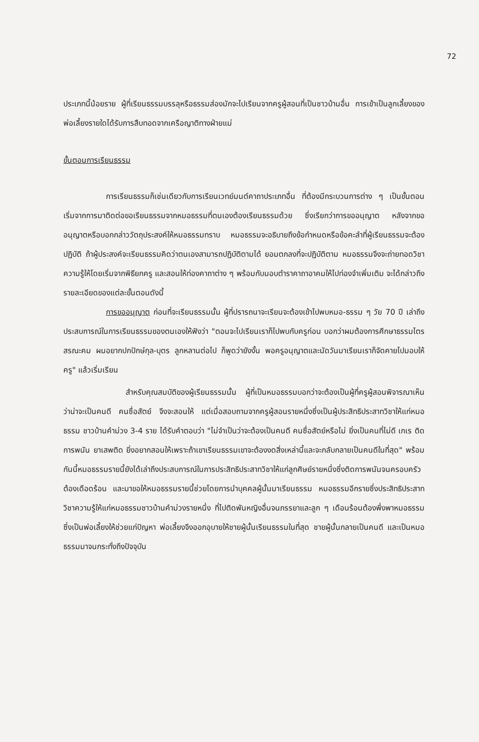72
ประเภทนี้น้อยราย ผู้ที่เรียนธรรมบรรลุหรือธรรมส่องมักจะไปเรียนจากครูผู้สอนที่เป็นชาวบ้านอื่น การเข้าเป็นลูกเลี้ยงของพ่อเลี้ยงรายใดได้รับการสืบทอดจากเครือญาติทางฝ่ายแม่
ขั้นตอนการเรียนธรรม
การเรียนธรรมก็เช่นเดียวกับการเรียนเวทย์มนต์คาถาประเภทอื่น ที่ต้องมีกระบวนการต่าง ๆ เป็นขั้นตอน เริ่มจากการมาติดต่อขอเรียนธรรมจากหมอธรรมที่ตนเองต้องเรียนธรรมด้วย ซึ่งเรียกว่าการขออนุญาต หลังจากขออนุญาตหรือบอกกล่าววัตถุประสงค์ให้หมอธรรมทราบ หมอธรรมจะอธิบายถึงข้อกำหนดหรือข้อคะลำที่ผู้เรียนธรรมจะต้องปฏิบัติ ถ้าผู้ประสงค์จะเรียนธรรมคิดว่าตนเองสามารถปฏิบัติตามได้ ยอมตกลงที่จะปฏิบัติตาม หมอธรรมจึงจะถ่ายทอดวิชาความรู้ให้โดยเริ่มจากพิธียกครู และสอนให้ท่องคาถาต่าง ๆ พร้อมกับมอบตำราคาถาอาคมให้ไปท่องจำเพิ่มเติม จะได้กล่าวถึงรายละเอียดของแต่ละขั้นตอนดังนี้
การขออนุญาต ก่อนที่จะเรียนธรรมนั้น ผู้ที่ปรารถนาจะเรียนจะต้องเข้าไปพบหมอ-ธรรม ๆ วัย 70 ปี เล่าถึงประสบการณ์ในการเรียนธรรมของตนเองให้ฟังว่า "ตอนจะไปเรียนเราก็ไปพบกับครูก่อน บอกว่าผมต้องการศึกษาธรรมไตรสรณะคม ผมอยากปกปักษ์กุล-บุตร ลูกหลานต่อไป ก็พูดว่ายังงั้น พอครูอนุญาตและนัดวันมาเรียนเราก็จัดคายไปมอบให้ครู" แล้วเริ่มเรียน
สำหรับคุณสมบัติของผู้เรียนธรรมนั้น ผู้ที่เป็นหมอธรรมบอกว่าจะต้องเป็นผู้ที่ครูผู้สอนพิจารณาเห็นว่าน่าจะเป็นคนดี คนซื่อสัตย์ จึงจะสอนให้ แต่เมื่อสอบถามจากครูผู้สอนรายหนึ่งซึ่งเป็นผู้ประสิทธิประสาทวิชาให้แก่หมอธรรม ชาวบ้านคำม่วง 3-4 ราย ได้รับคำตอบว่า "ไม่จำเป็นว่าจะต้องเป็นคนดี คนซื่อสัตย์หรือไม่ ยิ่งเป็นคนที่ไม่ดี เกเร ติดการพนัน ยาเสพติด ยิ่งอยากสอนให้เพราะถ้าเขาเรียนธรรมเขาจะต้องงดสิ่งเหล่านี้และจะกลับกลายเป็นคนดีในที่สุด" พร้อมกันนี้หมอธรรมรายนี้ยังได้เล่าถึงประสบการณ์ในการประสิทธิประสาทวิชาให้แก่ลูกศิษย์รายหนึ่งซึ่งติดการพนันจนครอบครัวต้องเดือดร้อน และมาขอให้หมอธรรมรายนี้ช่วยโดยการนำบุคคลผู้นั้นมาเรียนธรรม หมอธรรมอีกรายซึ่งประสิทธิประสาทวิชาความรู้ให้แก่หมอธรรมชาวบ้านคำม่วงรายหนึ่ง ที่ไปติดพันหญิงอื่นจนภรรยาและลูก ๆ เดือนร้อนต้องพึ่งพาหมอธรรมซึ่งเป็นพ่อเลี้ยงให้ช่วยแก่ปัญหา พ่อเลี้ยงจึงออกอุบายให้ชายผู้นั้นเรียนธรรมในที่สุด ชายผู้นั้นกลายเป็นคนดี และเป็นหมอธรรมมาจนกระทั่งถึงปัจจุบัน